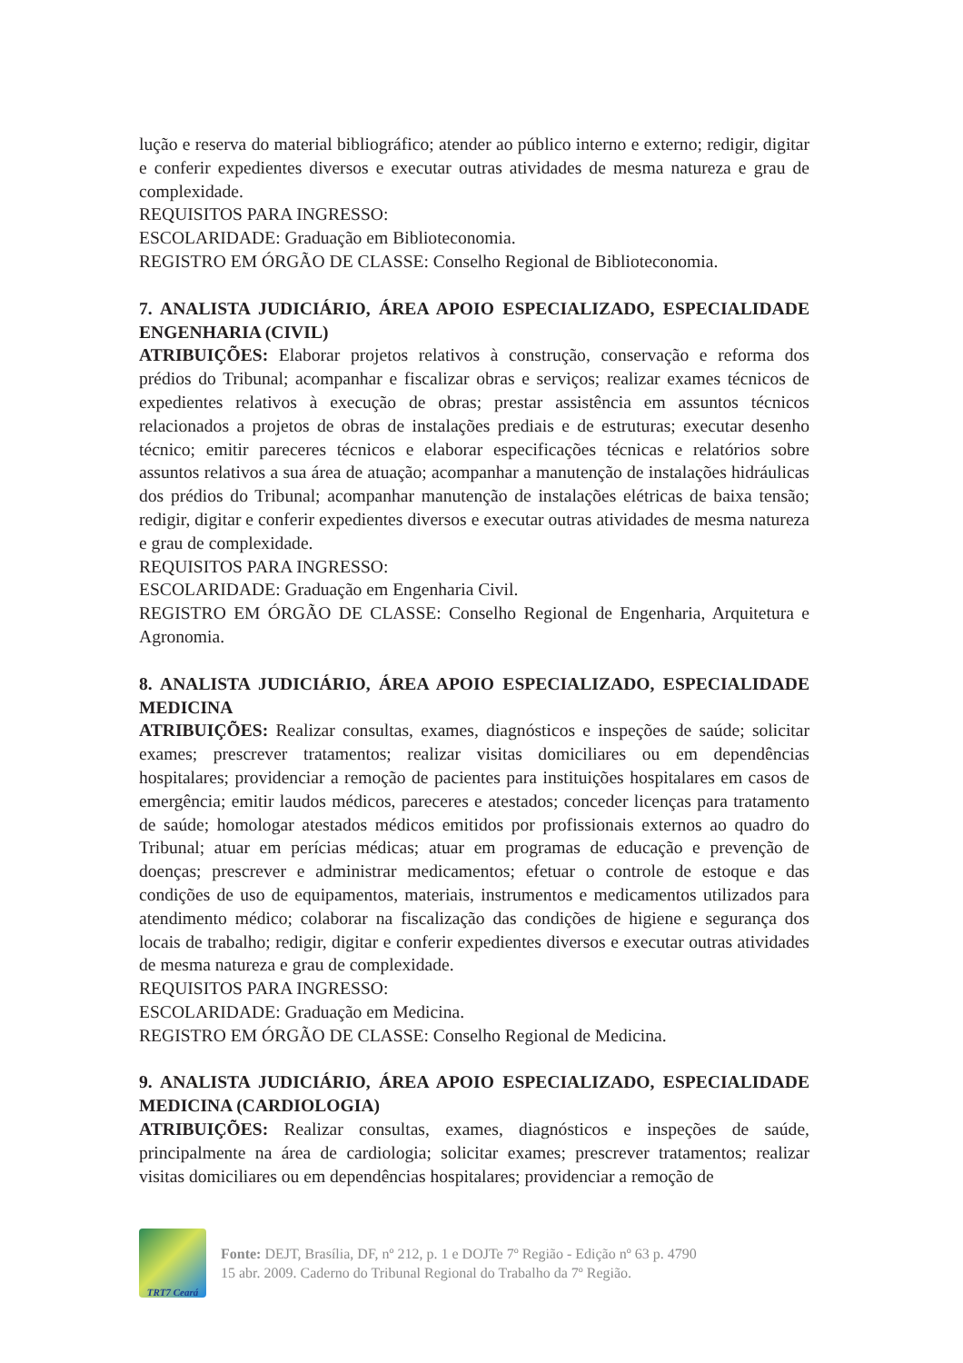lução e reserva do material bibliográfico; atender ao público interno e externo; redigir, digitar e conferir expedientes diversos e executar outras atividades de mesma natureza e grau de complexidade.
REQUISITOS PARA INGRESSO:
ESCOLARIDADE: Graduação em Biblioteconomia.
REGISTRO EM ÓRGÃO DE CLASSE: Conselho Regional de Biblioteconomia.
7. ANALISTA JUDICIÁRIO, ÁREA APOIO ESPECIALIZADO, ESPECIALIDADE ENGENHARIA (CIVIL)
ATRIBUIÇÕES: Elaborar projetos relativos à construção, conservação e reforma dos prédios do Tribunal; acompanhar e fiscalizar obras e serviços; realizar exames técnicos de expedientes relativos à execução de obras; prestar assistência em assuntos técnicos relacionados a projetos de obras de instalações prediais e de estruturas; executar desenho técnico; emitir pareceres técnicos e elaborar especificações técnicas e relatórios sobre assuntos relativos a sua área de atuação; acompanhar a manutenção de instalações hidráulicas dos prédios do Tribunal; acompanhar manutenção de instalações elétricas de baixa tensão; redigir, digitar e conferir expedientes diversos e executar outras atividades de mesma natureza e grau de complexidade.
REQUISITOS PARA INGRESSO:
ESCOLARIDADE: Graduação em Engenharia Civil.
REGISTRO EM ÓRGÃO DE CLASSE: Conselho Regional de Engenharia, Arquitetura e Agronomia.
8. ANALISTA JUDICIÁRIO, ÁREA APOIO ESPECIALIZADO, ESPECIALIDADE MEDICINA
ATRIBUIÇÕES: Realizar consultas, exames, diagnósticos e inspeções de saúde; solicitar exames; prescrever tratamentos; realizar visitas domiciliares ou em dependências hospitalares; providenciar a remoção de pacientes para instituições hospitalares em casos de emergência; emitir laudos médicos, pareceres e atestados; conceder licenças para tratamento de saúde; homologar atestados médicos emitidos por profissionais externos ao quadro do Tribunal; atuar em perícias médicas; atuar em programas de educação e prevenção de doenças; prescrever e administrar medicamentos; efetuar o controle de estoque e das condições de uso de equipamentos, materiais, instrumentos e medicamentos utilizados para atendimento médico; colaborar na fiscalização das condições de higiene e segurança dos locais de trabalho; redigir, digitar e conferir expedientes diversos e executar outras atividades de mesma natureza e grau de complexidade.
REQUISITOS PARA INGRESSO:
ESCOLARIDADE: Graduação em Medicina.
REGISTRO EM ÓRGÃO DE CLASSE: Conselho Regional de Medicina.
9. ANALISTA JUDICIÁRIO, ÁREA APOIO ESPECIALIZADO, ESPECIALIDADE MEDICINA (CARDIOLOGIA)
ATRIBUIÇÕES: Realizar consultas, exames, diagnósticos e inspeções de saúde, principalmente na área de cardiologia; solicitar exames; prescrever tratamentos; realizar visitas domiciliares ou em dependências hospitalares; providenciar a remoção de
TRT7 Ceará
Fonte: DEJT, Brasília, DF, nº 212, p. 1 e DOJTe 7º Região - Edição nº 63 p. 4790
15 abr. 2009. Caderno do Tribunal Regional do Trabalho da 7º Região.